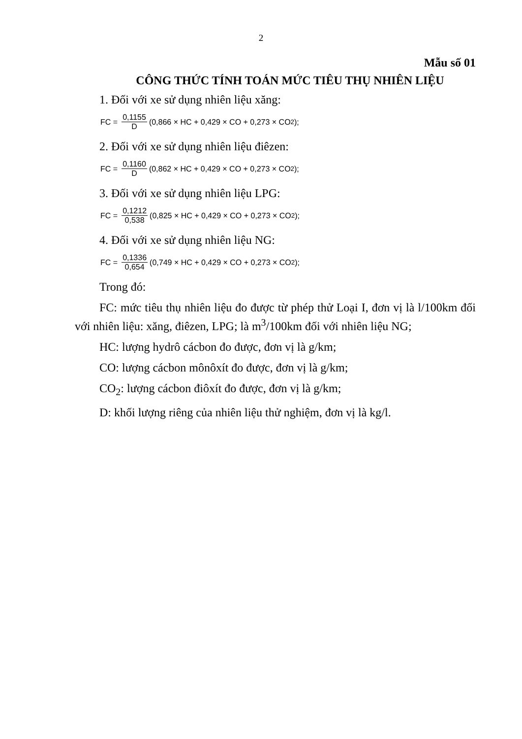2
Mẫu số 01
CÔNG THỨC TÍNH TOÁN MỨC TIÊU THỤ NHIÊN LIỆU
1. Đối với xe sử dụng nhiên liệu xăng:
FC = 0,1155 D (0,866 × HC + 0,429 × CO + 0,273 × CO<sub>2</sub>);
2. Đối với xe sử dụng nhiên liệu điêzen:
FC = 0,1160 D (0,862 × HC + 0,429 × CO + 0,273 × CO<sub>2</sub>);
3. Đối với xe sử dụng nhiên liệu LPG:
FC = 0,1212 0,538 (0,825 × HC + 0,429 × CO + 0,273 × CO<sub>2</sub>);
4. Đối với xe sử dụng nhiên liệu NG:
FC = 0,1336 0,654 (0,749 × HC + 0,429 × CO + 0,273 × CO<sub>2</sub>);
Trong đó:
FC: mức tiêu thụ nhiên liệu đo được từ phép thử Loại I, đơn vị là l/100km đối với nhiên liệu: xăng, điêzen, LPG; là m<sup>3</sup>/100km đối với nhiên liệu NG;
HC: lượng hydrô cácbon đo được, đơn vị là g/km;
CO: lượng cácbon mônôxít đo được, đơn vị là g/km;
CO<sub>2</sub>: lượng cácbon điôxít đo được, đơn vị là g/km;
D: khối lượng riêng của nhiên liệu thử nghiệm, đơn vị là kg/l.